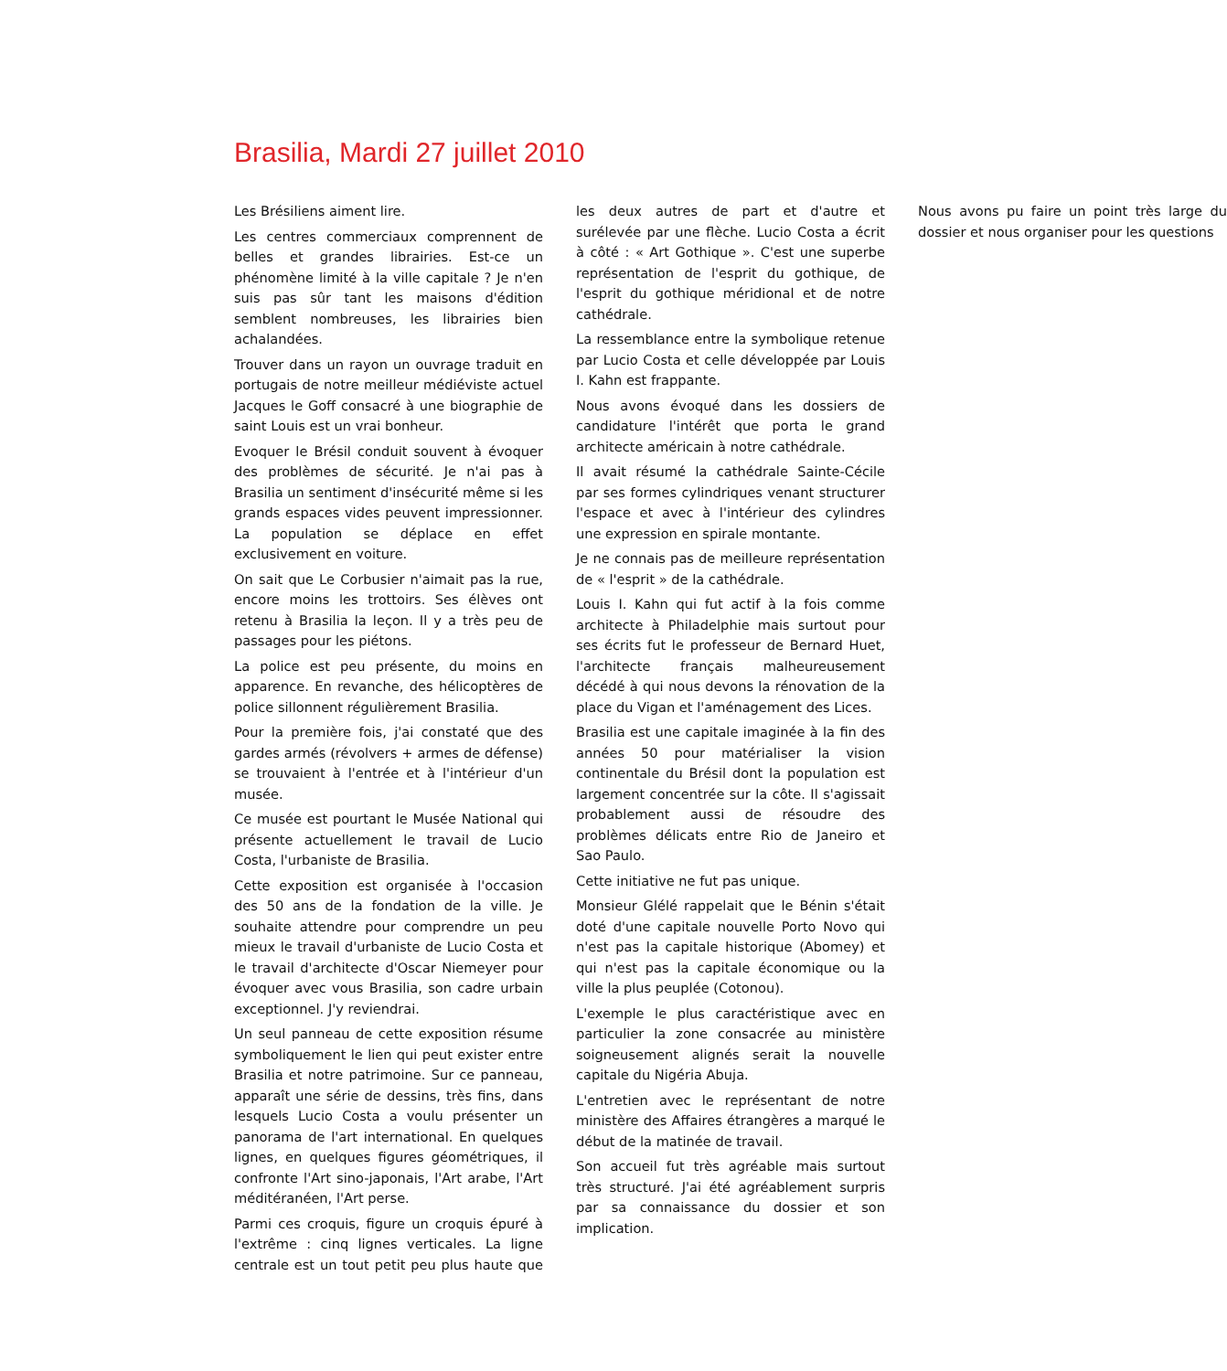Brasilia, Mardi 27 juillet 2010
Les Brésiliens aiment lire.
Les centres commerciaux comprennent de belles et grandes librairies. Est-ce un phénomène limité à la ville capitale ? Je n'en suis pas sûr tant les maisons d'édition semblent nombreuses, les librairies bien achalandées.
Trouver dans un rayon un ouvrage traduit en portugais de notre meilleur médiéviste actuel Jacques le Goff consacré à une biographie de saint Louis est un vrai bonheur.
Evoquer le Brésil conduit souvent à évoquer des problèmes de sécurité. Je n'ai pas à Brasilia un sentiment d'insécurité même si les grands espaces vides peuvent impressionner. La population se déplace en effet exclusivement en voiture.
On sait que Le Corbusier n'aimait pas la rue, encore moins les trottoirs. Ses élèves ont retenu à Brasilia la leçon. Il y a très peu de passages pour les piétons.
La police est peu présente, du moins en apparence. En revanche, des hélicoptères de police sillonnent régulièrement Brasilia.
Pour la première fois, j'ai constaté que des gardes armés (révolvers + armes de défense) se trouvaient à l'entrée et à l'intérieur d'un musée.
Ce musée est pourtant le Musée National qui présente actuellement le travail de Lucio Costa, l'urbaniste de Brasilia.
Cette exposition est organisée à l'occasion des 50 ans de la fondation de la ville. Je souhaite attendre pour comprendre un peu mieux le travail d'urbaniste de Lucio Costa et le travail d'architecte d'Oscar Niemeyer pour évoquer avec vous Brasilia, son cadre urbain exceptionnel. J'y reviendrai.
Un seul panneau de cette exposition résume symboliquement le lien qui peut exister entre Brasilia et notre patrimoine. Sur ce panneau, apparaît une série de dessins, très fins, dans lesquels Lucio Costa a voulu présenter un panorama de l'art international. En quelques lignes, en quelques figures géométriques, il confronte l'Art sino-japonais, l'Art arabe, l'Art méditéranéen, l'Art perse.
Parmi ces croquis, figure un croquis épuré à l'extrême : cinq lignes verticales. La ligne centrale est un tout petit peu plus haute que les deux autres de part et d'autre et surélevée par une flèche. Lucio Costa a écrit à côté : « Art Gothique ». C'est une superbe représentation de l'esprit du gothique, de l'esprit du gothique méridional et de notre cathédrale.
La ressemblance entre la symbolique retenue par Lucio Costa et celle développée par Louis I. Kahn est frappante.
Nous avons évoqué dans les dossiers de candidature l'intérêt que porta le grand architecte américain à notre cathédrale.
Il avait résumé la cathédrale Sainte-Cécile par ses formes cylindriques venant structurer l'espace et avec à l'intérieur des cylindres une expression en spirale montante.
Je ne connais pas de meilleure représentation de « l'esprit » de la cathédrale.
Louis I. Kahn qui fut actif à la fois comme architecte à Philadelphie mais surtout pour ses écrits fut le professeur de Bernard Huet, l'architecte français malheureusement décédé à qui nous devons la rénovation de la place du Vigan et l'aménagement des Lices.
Brasilia est une capitale imaginée à la fin des années 50 pour matérialiser la vision continentale du Brésil dont la population est largement concentrée sur la côte. Il s'agissait probablement aussi de résoudre des problèmes délicats entre Rio de Janeiro et Sao Paulo.
Cette initiative ne fut pas unique.
Monsieur Glélé rappelait que le Bénin s'était doté d'une capitale nouvelle Porto Novo qui n'est pas la capitale historique (Abomey) et qui n'est pas la capitale économique ou la ville la plus peuplée (Cotonou).
L'exemple le plus caractéristique avec en particulier la zone consacrée au ministère soigneusement alignés serait la nouvelle capitale du Nigéria Abuja.
L'entretien avec le représentant de notre ministère des Affaires étrangères a marqué le début de la matinée de travail.
Son accueil fut très agréable mais surtout très structuré. J'ai été agréablement surpris par sa connaissance du dossier et son implication.
Nous avons pu faire un point très large du dossier et nous organiser pour les questions